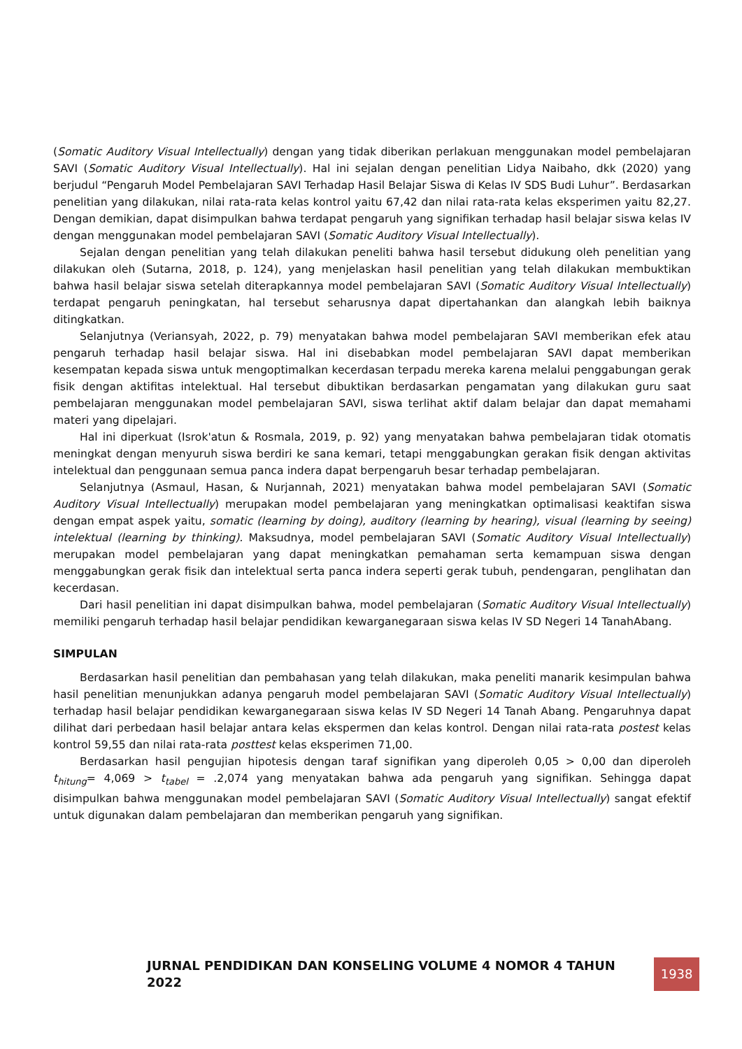(Somatic Auditory Visual Intellectually) dengan yang tidak diberikan perlakuan menggunakan model pembelajaran SAVI (Somatic Auditory Visual Intellectually). Hal ini sejalan dengan penelitian Lidya Naibaho, dkk (2020) yang berjudul “Pengaruh Model Pembelajaran SAVI Terhadap Hasil Belajar Siswa di Kelas IV SDS Budi Luhur”. Berdasarkan penelitian yang dilakukan, nilai rata-rata kelas kontrol yaitu 67,42 dan nilai rata-rata kelas eksperimen yaitu 82,27. Dengan demikian, dapat disimpulkan bahwa terdapat pengaruh yang signifikan terhadap hasil belajar siswa kelas IV dengan menggunakan model pembelajaran SAVI (Somatic Auditory Visual Intellectually).
Sejalan dengan penelitian yang telah dilakukan peneliti bahwa hasil tersebut didukung oleh penelitian yang dilakukan oleh (Sutarna, 2018, p. 124), yang menjelaskan hasil penelitian yang telah dilakukan membuktikan bahwa hasil belajar siswa setelah diterapkannya model pembelajaran SAVI (Somatic Auditory Visual Intellectually) terdapat pengaruh peningkatan, hal tersebut seharusnya dapat dipertahankan dan alangkah lebih baiknya ditingkatkan.
Selanjutnya (Veriansyah, 2022, p. 79) menyatakan bahwa model pembelajaran SAVI memberikan efek atau pengaruh terhadap hasil belajar siswa. Hal ini disebabkan model pembelajaran SAVI dapat memberikan kesempatan kepada siswa untuk mengoptimalkan kecerdasan terpadu mereka karena melalui penggabungan gerak fisik dengan aktifitas intelektual. Hal tersebut dibuktikan berdasarkan pengamatan yang dilakukan guru saat pembelajaran menggunakan model pembelajaran SAVI, siswa terlihat aktif dalam belajar dan dapat memahami materi yang dipelajari.
Hal ini diperkuat (Isrok'atun & Rosmala, 2019, p. 92) yang menyatakan bahwa pembelajaran tidak otomatis meningkat dengan menyuruh siswa berdiri ke sana kemari, tetapi menggabungkan gerakan fisik dengan aktivitas intelektual dan penggunaan semua panca indera dapat berpengaruh besar terhadap pembelajaran.
Selanjutnya (Asmaul, Hasan, & Nurjannah, 2021) menyatakan bahwa model pembelajaran SAVI (Somatic Auditory Visual Intellectually) merupakan model pembelajaran yang meningkatkan optimalisasi keaktifan siswa dengan empat aspek yaitu, somatic (learning by doing), auditory (learning by hearing), visual (learning by seeing) intelektual (learning by thinking). Maksudnya, model pembelajaran SAVI (Somatic Auditory Visual Intellectually) merupakan model pembelajaran yang dapat meningkatkan pemahaman serta kemampuan siswa dengan menggabungkan gerak fisik dan intelektual serta panca indera seperti gerak tubuh, pendengaran, penglihatan dan kecerdasan.
Dari hasil penelitian ini dapat disimpulkan bahwa, model pembelajaran (Somatic Auditory Visual Intellectually) memiliki pengaruh terhadap hasil belajar pendidikan kewarganegaraan siswa kelas IV SD Negeri 14 TanahAbang.
SIMPULAN
Berdasarkan hasil penelitian dan pembahasan yang telah dilakukan, maka peneliti manarik kesimpulan bahwa hasil penelitian menunjukkan adanya pengaruh model pembelajaran SAVI (Somatic Auditory Visual Intellectually) terhadap hasil belajar pendidikan kewarganegaraan siswa kelas IV SD Negeri 14 Tanah Abang. Pengaruhnya dapat dilihat dari perbedaan hasil belajar antara kelas ekspermen dan kelas kontrol. Dengan nilai rata-rata postest kelas kontrol 59,55 dan nilai rata-rata posttest kelas eksperimen 71,00.
Berdasarkan hasil pengujian hipotesis dengan taraf signifikan yang diperoleh 0,05 > 0,00 dan diperoleh t<sub>hitung</sub>= 4,069 > t<sub>tabel</sub> = .2,074 yang menyatakan bahwa ada pengaruh yang signifikan. Sehingga dapat disimpulkan bahwa menggunakan model pembelajaran SAVI (Somatic Auditory Visual Intellectually) sangat efektif untuk digunakan dalam pembelajaran dan memberikan pengaruh yang signifikan.
JURNAL PENDIDIKAN DAN KONSELING VOLUME 4 NOMOR 4 TAHUN 2022
1938